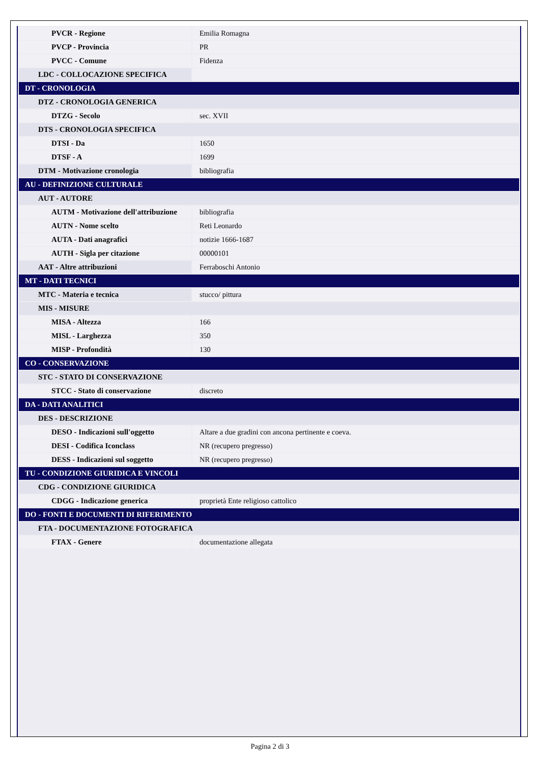| PVCR - Regione | Emilia Romagna |
| PVCP - Provincia | PR |
| PVCC - Comune | Fidenza |
| LDC - COLLOCAZIONE SPECIFICA | |
| DT - CRONOLOGIA | |
| DTZ - CRONOLOGIA GENERICA | |
| DTZG - Secolo | sec. XVII |
| DTS - CRONOLOGIA SPECIFICA | |
| DTSI - Da | 1650 |
| DTSF - A | 1699 |
| DTM - Motivazione cronologia | bibliografia |
| AU - DEFINIZIONE CULTURALE | |
| AUT - AUTORE | |
| AUTM - Motivazione dell'attribuzione | bibliografia |
| AUTN - Nome scelto | Reti Leonardo |
| AUTA - Dati anagrafici | notizie 1666-1687 |
| AUTH - Sigla per citazione | 00000101 |
| AAT - Altre attribuzioni | Ferraboschi Antonio |
| MT - DATI TECNICI | |
| MTC - Materia e tecnica | stucco/ pittura |
| MIS - MISURE | |
| MISA - Altezza | 166 |
| MISL - Larghezza | 350 |
| MISP - Profondità | 130 |
| CO - CONSERVAZIONE | |
| STC - STATO DI CONSERVAZIONE | |
| STCC - Stato di conservazione | discreto |
| DA - DATI ANALITICI | |
| DES - DESCRIZIONE | |
| DESO - Indicazioni sull'oggetto | Altare a due gradini con ancona pertinente e coeva. |
| DESI - Codifica Iconclass | NR (recupero pregresso) |
| DESS - Indicazioni sul soggetto | NR (recupero pregresso) |
| TU - CONDIZIONE GIURIDICA E VINCOLI | |
| CDG - CONDIZIONE GIURIDICA | |
| CDGG - Indicazione generica | proprietà Ente religioso cattolico |
| DO - FONTI E DOCUMENTI DI RIFERIMENTO | |
| FTA - DOCUMENTAZIONE FOTOGRAFICA | |
| FTAX - Genere | documentazione allegata |
Pagina 2 di 3